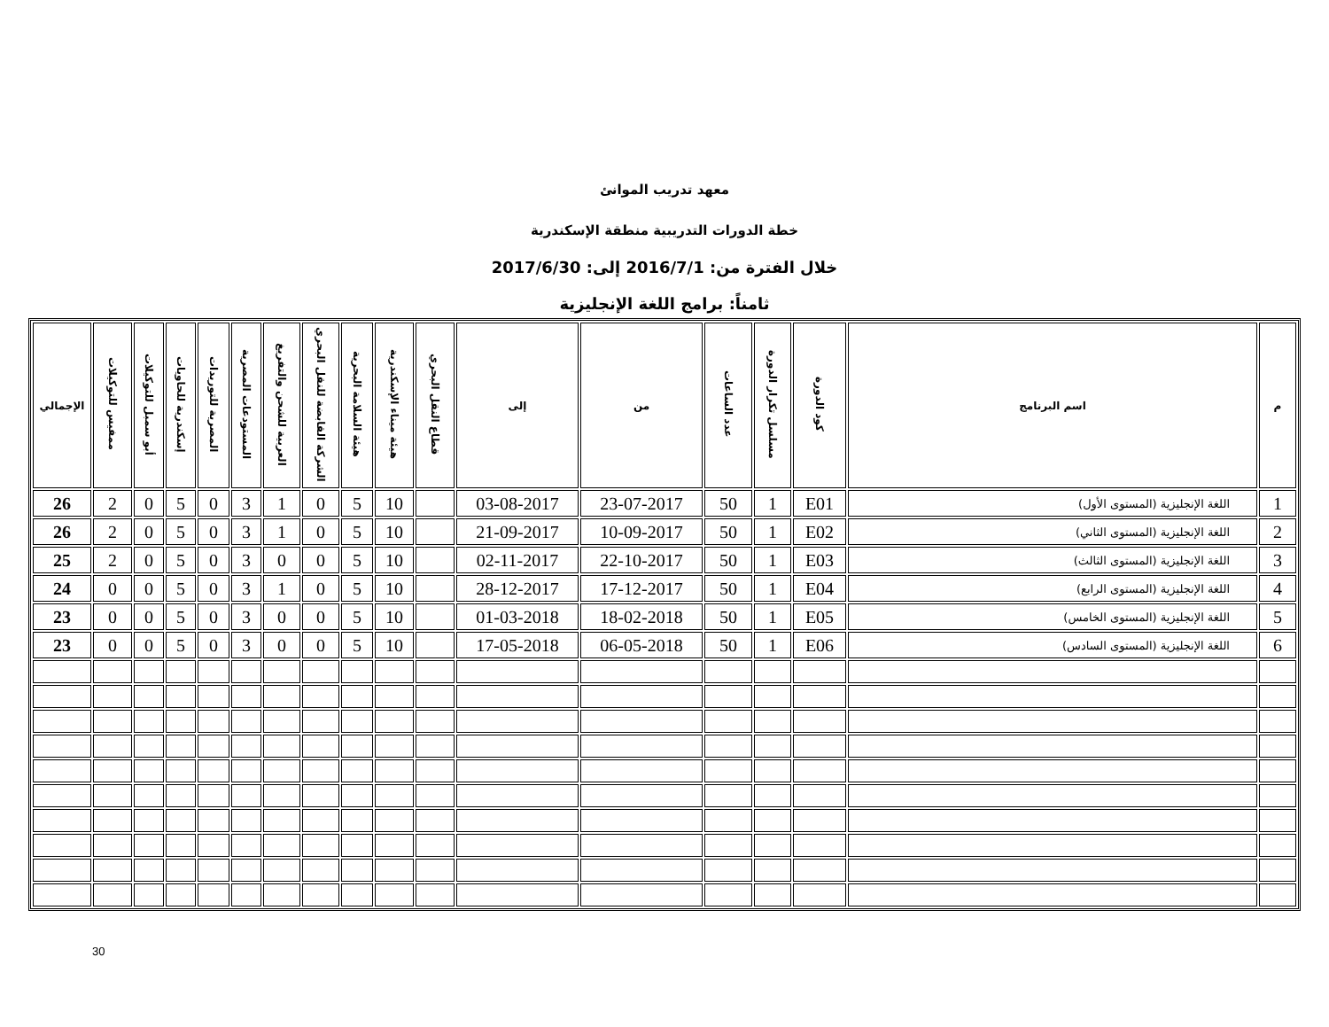معهد تدريب الموانئ
خطة الدورات التدريبية منطقة الإسكندرية
خلال الفترة من: 2016/7/1 إلى: 2017/6/30
ثامناً: برامج اللغة الإنجليزية
| م | اسم البرنامج | كود الدورة | مسلسل تكرار الدورة | عدد الساعات | من | إلى | قطاع النقل البحري | هيئة ميناء الإسكندرية | هيئة السلامة البحرية | الشركة القابضة للنقل البحري | العربية للشحن والتفريغ | المستودعات المصرية | المصرية للتوريدات | إسكندرية للحاويات | أبو سمبل للتوكيلات | ممفيس للتوكيلات | الإجمالي |
| --- | --- | --- | --- | --- | --- | --- | --- | --- | --- | --- | --- | --- | --- | --- | --- | --- | --- |
| 1 | اللغة الإنجليزية (المستوى الأول) | E01 | 1 | 50 | 23-07-2017 | 03-08-2017 | | 10 | 5 | 0 | 1 | 3 | 0 | 5 | 0 | 2 | 26 |
| 2 | اللغة الإنجليزية (المستوى الثاني) | E02 | 1 | 50 | 10-09-2017 | 21-09-2017 | | 10 | 5 | 0 | 1 | 3 | 0 | 5 | 0 | 2 | 26 |
| 3 | اللغة الإنجليزية (المستوى الثالث) | E03 | 1 | 50 | 22-10-2017 | 02-11-2017 | | 10 | 5 | 0 | 0 | 3 | 0 | 5 | 0 | 2 | 25 |
| 4 | اللغة الإنجليزية (المستوى الرابع) | E04 | 1 | 50 | 17-12-2017 | 28-12-2017 | | 10 | 5 | 0 | 1 | 3 | 0 | 5 | 0 | 0 | 24 |
| 5 | اللغة الإنجليزية (المستوى الخامس) | E05 | 1 | 50 | 18-02-2018 | 01-03-2018 | | 10 | 5 | 0 | 0 | 3 | 0 | 5 | 0 | 0 | 23 |
| 6 | اللغة الإنجليزية (المستوى السادس) | E06 | 1 | 50 | 06-05-2018 | 17-05-2018 | | 10 | 5 | 0 | 0 | 3 | 0 | 5 | 0 | 0 | 23 |
30